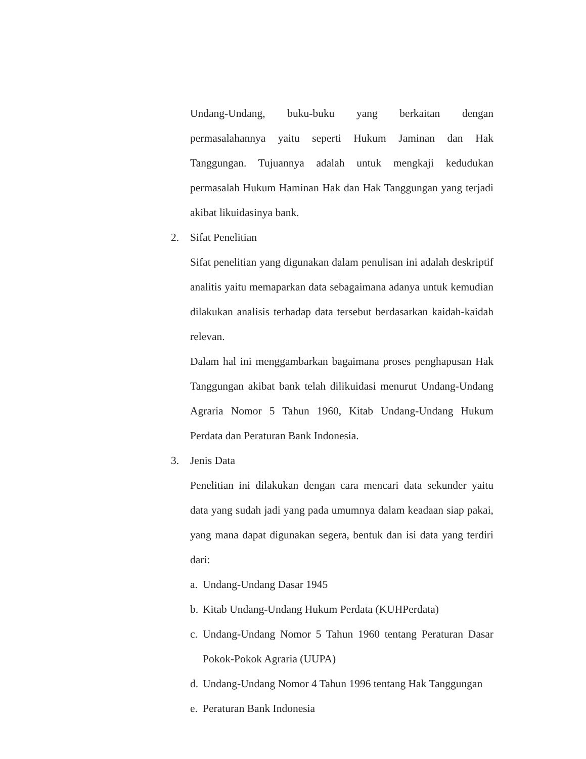Undang-Undang, buku-buku yang berkaitan dengan permasalahannya yaitu seperti Hukum Jaminan dan Hak Tanggungan. Tujuannya adalah untuk mengkaji kedudukan permasalah Hukum Haminan Hak dan Hak Tanggungan yang terjadi akibat likuidasinya bank.
2. Sifat Penelitian
Sifat penelitian yang digunakan dalam penulisan ini adalah deskriptif analitis yaitu memaparkan data sebagaimana adanya untuk kemudian dilakukan analisis terhadap data tersebut berdasarkan kaidah-kaidah relevan.
Dalam hal ini menggambarkan bagaimana proses penghapusan Hak Tanggungan akibat bank telah dilikuidasi menurut Undang-Undang Agraria Nomor 5 Tahun 1960, Kitab Undang-Undang Hukum Perdata dan Peraturan Bank Indonesia.
3. Jenis Data
Penelitian ini dilakukan dengan cara mencari data sekunder yaitu data yang sudah jadi yang pada umumnya dalam keadaan siap pakai, yang mana dapat digunakan segera, bentuk dan isi data yang terdiri dari:
a. Undang-Undang Dasar 1945
b. Kitab Undang-Undang Hukum Perdata (KUHPerdata)
c. Undang-Undang Nomor 5 Tahun 1960 tentang Peraturan Dasar Pokok-Pokok Agraria (UUPA)
d. Undang-Undang Nomor 4 Tahun 1996 tentang Hak Tanggungan
e. Peraturan Bank Indonesia